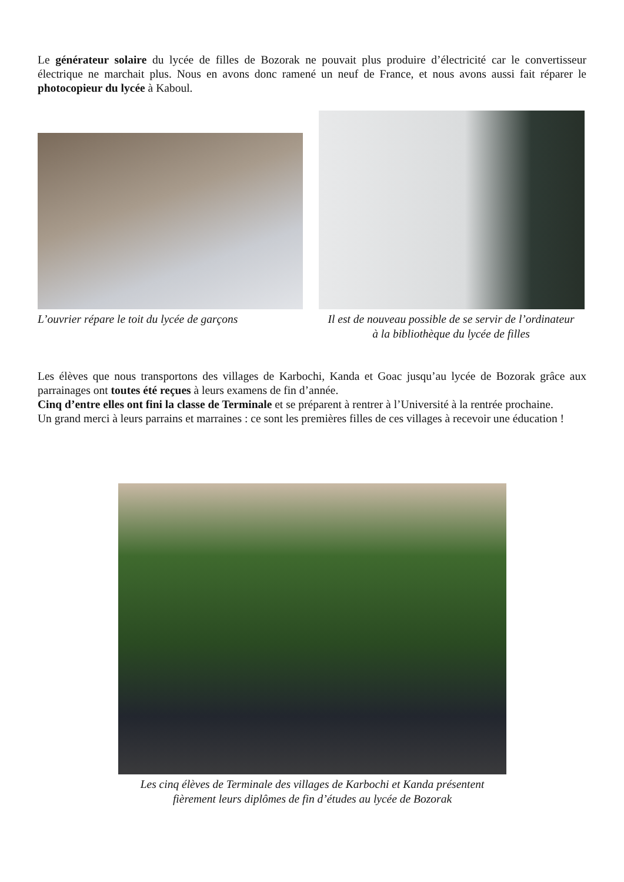Le générateur solaire du lycée de filles de Bozorak ne pouvait plus produire d’électricité car le convertisseur électrique ne marchait plus. Nous en avons donc ramené un neuf de France, et nous avons aussi fait réparer le photocopieur du lycée à Kaboul.
L’ouvrier répare le toit du lycée de garçons
Il est de nouveau possible de se servir de l’ordinateur à la bibliothèque du lycée de filles
Les élèves que nous transportons des villages de Karbochi, Kanda et Goac jusqu’au lycée de Bozorak grâce aux parrainages ont toutes été reçues à leurs examens de fin d’année.
Cinq d’entre elles ont fini la classe de Terminale et se préparent à rentrer à l’Université à la rentrée prochaine.
Un grand merci à leurs parrains et marraines : ce sont les premières filles de ces villages à recevoir une éducation !
Les cinq élèves de Terminale des villages de Karbochi et Kanda présentent fièrement leurs diplômes de fin d’études au lycée de Bozorak